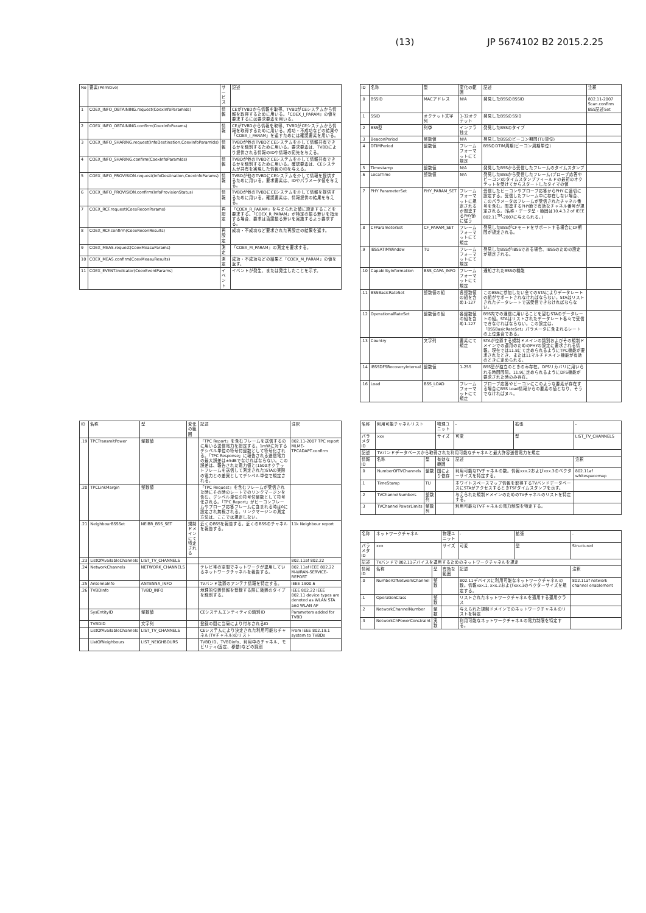(13) JP 5674102 B2 2015.2.25
| No | 要素(Primitive) | サービス | 記述 |
| --- | --- | --- | --- |
| 1 | COEX_INFO_OBTAINING.request(CoexInfoParamIds) | 情報 | CEがTVBDから情報を取得、TVBDがCEシステムから情報を取得するために用いる。「COEX_I_PARAM」の値を要求するには要求要素を用いる。 |
| 2 | COEX_INFO_OBTAINING.confirm(CoexInfoParams) | 情報 | CEがTVBDから情報を取得、TVBDがCEシステムから情報を取得するために用いる。成功・不成功などの結果や「COEX_I_PARAM」を返すためには確認要素を用いる。 |
| 3 | COEX_INFO_SHARING.request(InfoDestination,CoexInfoParamIds) | 情報 | TVBDが他のTVBDとCEシステムを介して情報共有できるかを識別するために用いる。要求要素は、TVBDにより提供される情報のIDや情報の宛先を与える。 |
| 4 | COEX_INFO_SHARING.confirm(CoexInfoParamIds) | 情報 | TVBDが他のTVBDとCEシステムを介して情報共有できるかを識別するために用いる。確認要素は、CEシステムが共有を実現した情報のIDを与える。 |
| 5 | COEX_INFO_PROVISION.request(InfoDestination,CoexInfoParams) | 情報 | TVBDが他のTVBDにCEシステムを介して情報を提供するために用いる。要求要素は、IDやパラメータ値を与える。 |
| 6 | COEX_INFO_PROVISION.confirm(InfoProvisionStatus) | 情報 | TVBDが他のTVBDにCEシステムを介して情報を提供するために用いる。確認要素は、情報提供の結果を与える。 |
| 7 | COEX_RCF.request(CoexReconParams) | 再設定 | 「COEX_R_PARAM」を与えられた値に設定することを要求する。「COEX_R_PARAM」が特定の振る舞いを指示する場合、要求は当該振る舞いを実施するよう要求する。 |
| 8 | COEX_RCF.confirm(CoexReconResults) | 再設定 | 成功・不成功など要求された再設定の結果を返す。 |
| 9 | COEX_MEAS.request(CoexMeasuParams) | 測定 | 「COEX_M_PARAM」の測定を要求する。 |
| 10 | COEX_MEAS.confirm(CoexMeasuResults) | 測定 | 成功・不成功などの結果と「COEX_M_PARAM」の値を返す。 |
| 11 | COEX_EVENT.indicator(CoexEventParams) | イベント | イベントが発生、または発生したことを示す。 |
| ID | 名称 | 型 | 変化の範囲 | 記述 | 注釈 |
| --- | --- | --- | --- | --- | --- |
| .0 | BSSID | MACアドレス | N/A | 発見したBSSのBSSID | 802.11-2007 Scan.confirm BSS記述Set |
| .1 | SSID | オクテット文字列 | 1-32オクテット | 発見したBSSのSSID | |
| .2 | BSS型 | 列挙 | インフラ 独立 | 発見したBSSのタイプ | |
| .3 | BeaconPeriod | 整数値 | N/A | 発見したBSSのビーコン期間(TU単位) | |
| .4 | DTIMPeriod | 整数値 | フレームフォーマットにて規定 | BSSのDTIM周期(ビーコン周期単位) | |
| .5 | Timestamp | 整数値 | N/A | 発見したBSSから受信したフレームのタイムスタンプ | |
| .6 | LocalTime | 整数値 | N/A | 発見したBSSから受信したフレーム(プローブ応答やビーコン)のタイムスタンプフィールドの最初のオクテットを受けてからスタートしたタイマの値 | |
| .7 | PHY ParameterSet | PHY_PARAM_SET | フレームフォーマットに規定されるか関連するPHY節に従う | 受信したビーコンやプローブ応答からPHY に適切に設定する。受信したフレーム中に存在しない場合、このパラメータはフレームが受信されたチャネル番号を含む。関連するPHY節で有効なチャネル番号が規定される。(名称・データ型・範囲は10.4.3.2 of IEEE 802.11<sup>TM</sup>-2007に与えられる。) | |
| .8 | CFParameterSet | CF_PARAM_SET | フレームフォーマットにて規定 | 発見したBSSがCFモードをサポートする場合にCF期間が規定される。 | |
| .9 | IBSSATIMWindow | TU | フレームフォーマットにて規定 | 発見したBSSがIBSSである場合、IBSSのための設定が規定される。 | |
| .10 | CapabilityInformation | BSS_CAPA_INFO | フレームフォーマットにて規定 | 通知されたBSSの機能 | |
| .11 | BSSBasicRateSet | 整数値の組 | 各整数値の組を含め1-127 | このBSSに参加したい全てのSTAによりデータレートの組がサポートされなければならない。STAはリストされたデータレートで送受信できなければならない。 | |
| .12 | OperationalRateSet | 整数値の組 | 各整数値の組を含め1-127 | BSS内での通信に用いることを望むSTAのデータレートの組。STAはリストされたデータレート各々で受信できなければならない。この設定は、「BSSBasicRateSet」パラメータに含まれるレートの上位集合である。 | |
| .13 | Country | 文字列 | 要素にて規定 | STAが位置する規制ドメインの識別およびその規制ドメインでの運用のためのPHYの設定に要求される情報。現在では11.8にて定められるようにTPC機能が要求されたとき、または11マルチドメイン機能が有効のときに定められる。 | |
| .14 | IBSSDFSRecoveryInterval | 整数値 | 1-255 | BSS型が独立のときのみ存在。DFSリカバリに用いられる時間間隔。11.9に定められるようにDFS機能が要求された時のみ存在。 | |
| .16 | Load | BSS_LOAD | フレームフォーマットにて規定 | プローブ応答やビーコンにこのような要素が存在する場合にBSS Load情報からの要素の値となり、そうでなければヌル。 | |
| ID | 名称 | 型 | 変化の範囲 | 記述 | 注釈 |
| --- | --- | --- | --- | --- | --- |
| .19 | TPCTransmitPower | 整数値 | | 「TPC Report」を含むフレームを送信するのに用いる送信電力を設定する。1mWに対するデシベル単位の符号付整数として符号化される。「TPC Response」に報告される送信電力の最大誤差は±5dBでなければならない。この誤差は、報告された電力値と(1500オクテットフレームを送信して測定された)STAの実際の電力との差異としてデシベル単位で規定される。 | 802.11-2007 TPC report MLME-TPCADAPT.confirm |
| .20 | TPCLinkMargin | 整数値 | | 「TPC Request」を含むフレームが受信された時にその時のレートでのリンクマージンを含む。デシベル単位の符号付整数として符号化される。「TPC Report」がビーコンフレームやプローブ応答フレームに含まれる時は0に設定され無視される。リンクマージンの測定方法は、ここでは規定しない。 | |
| .21 | NeighbourBSSSet | NEIBR_BSS_SET | 規制ドメインにて特定される | 近くのBSSを報告する。近くのBSSのチャネルを報告する。 | 11k Neighbour report |
| .23 | ListOfAvailableChannels | LIST_TV_CHANNELS | | | 802.11af 802.22 |
| .24 | NetworkChannels | NETWORK_CHANNELS | | テレビ帯の空間でネットワークが運用しているネットワークチャネルを報告する。 | 802.11af IEEE 802.22 M-WRAN-SERVICE-REPORT |
| .25 | AntennaInfo | ANTENNA_INFO | | TVバンド装置のアンテナ情報を特定する。 | IEEE 1900.6 |
| .26 | TVBDInfo | TVBD_INFO | | 地理的位置情報を登録する際に装置のタイプを識別する。 | IEEE 802.22 IEEE 802.11 device types are denoted as WLAN STA and WLAN AP |
| | SysEntityID | 整数値 | | CEシステムエンティティの識別ID | Parameters added for TVBD |
| | TVBDID | 文字列 | | 登録の間に当局により付与されるID | |
| | ListOfAvailableChannels | LIST_TV_CHANNELS | | CEシステムにより決定された利用可能なチャネル(TVチャネル)のリスト | From IEEE 802.19.1 system to TVBDs |
| | ListOfNeighbours | LIST_NEIGHBOURS | | TVBD ID、TVBDinfo、利用中のチャネル、モビリティ(固定、移動)などの識別 | |
| 名称 | 利用可能チャネルリスト | | 物理ユニット | - | 拡張 | - |
| パラメタID | xxx | | サイズ | 可変 | 型 | LIST_TV_CHANNELS |
| 記述 | TVバンドデータベースから取得された利用可能なチャネルと最大許容送信電力を規定 | | | | | |
| 情報ID | 名称 | 型 | 有効な範囲 | 記述 | | 注釈 |
| .0 | NumberOfTVChannels | 整数 | 国により依存 | 利用可能なTVチャネルの数。情報xxx.2およびxxx.3のベクターサイズを特定する。 | | 802.11af whitespacemap |
| .1 | TimeStamp | TU | | ホワイトスペースマップ情報を取得するTVバンドデータベースにSTAがアクセスするときTSFタイムスタンプを示す。 | | |
| .2 | TVChannelNumbers | 整数列 | | 与えられた規制ドメインのためのTVチャネルのリストを特定する。 | | |
| .3 | TVChannelPowerLimits | 整数列 | | 利用可能なTVチャネルの電力制限を特定する。 | | |
| 名称 | ネットワークチャネル | | 物理ユニット | - | 拡張 | - |
| パラメタID | xxx | | サイズ | 可変 | 型 | Structured |
| 記述 | TVバンドで802.11デバイスを運用するためのネットワークチャネルを規定 | | | | | |
| 情報ID | 名称 | 型 | 有効な範囲 | 記述 | | 注釈 |
| .0 | NumberOfNetworkChannel | 整数 | | 802.11デバイスに利用可能なネットワークチャネルの数。情報xxx.1, xxx.2およびxxx.3のベクターサイズを規定する。 | | 802.11af network channel enablement |
| .1 | OperationClass | 整数 | | リストされたネットワークチャネルを適用する運用クラス | | |
| .2 | NetworkChannelNumber | 整数 | | 与えられた規制ドメインでのネットワークチャネルのリストを特定 | | |
| .3 | NetworkChPowerConstraint | 実数 | | 利用可能なネットワークチャネルの電力制限を特定する。 | | |